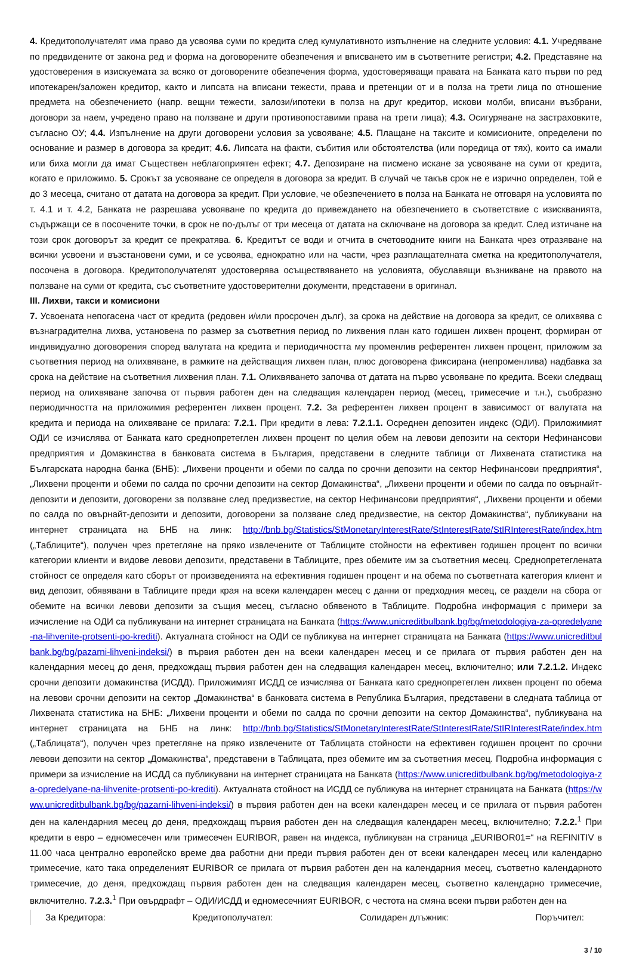4. Кредитополучателят има право да усвоява суми по кредита след кумулативното изпълнение на следните условия: 4.1. Учредяване по предвидените от закона ред и форма на договорените обезпечения и вписването им в съответните регистри; 4.2. Представяне на удостоверения в изискуемата за всяко от договорените обезпечения форма, удостоверяващи правата на Банката като първи по ред ипотекарен/заложен кредитор, както и липсата на вписани тежести, права и претенции от и в полза на трети лица по отношение предмета на обезпечението (напр. вещни тежести, залози/ипотеки в полза на друг кредитор, искови молби, вписани възбрани, договори за наем, учредено право на ползване и други противопоставими права на трети лица); 4.3. Осигуряване на застраховките, съгласно ОУ; 4.4. Изпълнение на други договорени условия за усвояване; 4.5. Плащане на таксите и комисионите, определени по основание и размер в договора за кредит; 4.6. Липсата на факти, събития или обстоятелства (или поредица от тях), които са имали или биха могли да имат Съществен неблагоприятен ефект; 4.7. Депозиране на писмено искане за усвояване на суми от кредита, когато е приложимо. 5. Срокът за усвояване се определя в договора за кредит. В случай че такъв срок не е изрично определен, той е до 3 месеца, считано от датата на договора за кредит. При условие, че обезпечението в полза на Банката не отговаря на условията по т. 4.1 и т. 4.2, Банката не разрешава усвояване по кредита до привеждането на обезпечението в съответствие с изискванията, съдържащи се в посочените точки, в срок не по-дълъг от три месеца от датата на сключване на договора за кредит. След изтичане на този срок договорът за кредит се прекратява. 6. Кредитът се води и отчита в счетоводните книги на Банката чрез отразяване на всички усвоени и възстановени суми, и се усвоява, еднократно или на части, чрез разплащателната сметка на кредитополучателя, посочена в договора. Кредитополучателят удостоверява осъществяването на условията, обуславящи възникване на правото на ползване на суми от кредита, със съответните удостоверителни документи, представени в оригинал.
III. Лихви, такси и комисиони
7. Усвоената непогасена част от кредита (редовен и/или просрочен дълг), за срока на действие на договора за кредит, се олихвява с възнаградителна лихва, установена по размер за съответния период по лихвения план като годишен лихвен процент, формиран от индивидуално договорения според валутата на кредита и периодичността му променлив референтен лихвен процент, приложим за съответния период на олихвяване, в рамките на действащия лихвен план, плюс договорена фиксирана (непроменлива) надбавка за срока на действие на съответния лихвения план. 7.1. Олихвяването започва от датата на първо усвояване по кредита. Всеки следващ период на олихвяване започва от първия работен ден на следващия календарен период (месец, тримесечие и т.н.), съобразно периодичността на приложимия референтен лихвен процент. 7.2. За референтен лихвен процент в зависимост от валутата на кредита и периода на олихвяване се прилага: 7.2.1. При кредити в лева: 7.2.1.1. Осреднен депозитен индекс (ОДИ). Приложимият ОДИ се изчислява от Банката като среднопретеглен лихвен процент по целия обем на левови депозити на сектори Нефинансови предприятия и Домакинства в банковата система в България, представени в следните таблици от Лихвената статистика на Българската народна банка (БНБ): „Лихвени проценти и обеми по салда по срочни депозити на сектор Нефинансови предприятия“, „Лихвени проценти и обеми по салда по срочни депозити на сектор Домакинства“, „Лихвени проценти и обеми по салда по овърнайт-депозити и депозити, договорени за ползване след предизвестие, на сектор Нефинансови предприятия“, „Лихвени проценти и обеми по салда по овърнайт-депозити и депозити, договорени за ползване след предизвестие, на сектор Домакинства“, публикувани на интернет страницата на БНБ на линк: http://bnb.bg/Statistics/StMonetaryInterestRate/StInterestRate/StIRInterestRate/index.htm („Таблиците“), получен чрез претегляне на пряко извлечените от Таблиците стойности на ефективен годишен процент по всички категории клиенти и видове левови депозити, представени в Таблиците, през обемите им за съответния месец. Среднопретеглената стойност се определя като сборът от произведенията на ефективния годишен процент и на обема по съответната категория клиент и вид депозит, обявявани в Таблиците преди края на всеки календарен месец с данни от предходния месец, се раздели на сбора от обемите на всички левови депозити за същия месец, съгласно обявеното в Таблиците. Подробна информация с примери за изчисление на ОДИ са публикувани на интернет страницата на Банката (https://www.unicreditbulbank.bg/bg/metodologiya-za-opredelyane-na-lihvenite-protsenti-po-krediti). Актуалната стойност на ОДИ се публикува на интернет страницата на Банката (https://www.unicreditbulbank.bg/bg/pazarni-lihveni-indeksi/) в първия работен ден на всеки календарен месец и се прилага от първия работен ден на календарния месец до деня, предхождащ първия работен ден на следващия календарен месец, включително; или 7.2.1.2. Индекс срочни депозити домакинства (ИСДД). Приложимият ИСДД се изчислява от Банката като среднопретеглен лихвен процент по обема на левови срочни депозити на сектор „Домакинства“ в банковата система в Република България, представени в следната таблица от Лихвената статистика на БНБ: „Лихвени проценти и обеми по салда по срочни депозити на сектор Домакинства“, публикувана на интернет страницата на БНБ на линк: http://bnb.bg/Statistics/StMonetaryInterestRate/StInterestRate/StIRInterestRate/index.htm („Таблицата“), получен чрез претегляне на пряко извлечените от Таблицата стойности на ефективен годишен процент по срочни левови депозити на сектор „Домакинства“, представени в Таблицата, през обемите им за съответния месец. Подробна информация с примери за изчисление на ИСДД са публикувани на интернет страницата на Банката (https://www.unicreditbulbank.bg/bg/metodologiya-za-opredelyane-na-lihvenite-protsenti-po-krediti). Актуалната стойност на ИСДД се публикува на интернет страницата на Банката (https://www.unicreditbulbank.bg/bg/pazarni-lihveni-indeksi/) в първия работен ден на всеки календарен месец и се прилага от първия работен ден на календарния месец до деня, предхождащ първия работен ден на следващия календарен месец, включително; 7.2.2.<sup>1</sup> При кредити в евро – едномесечен или тримесечен EURIBOR, равен на индекса, публикуван на страница „EURIBOR01=“ на REFINITIV в 11.00 часа централно европейско време два работни дни преди първия работен ден от всеки календарен месец или календарно тримесечие, като така определеният EURIBOR се прилага от първия работен ден на календарния месец, съответно календарното тримесечие, до деня, предхождащ първия работен ден на следващия календарен месец, съответно календарно тримесечие, включително. 7.2.3.<sup>1</sup> При овърдрафт – ОДИ/ИСДД и едномесечният EURIBOR, с честота на смяна всеки първи работен ден на
За Кредитора: Кредитополучател: Солидарен длъжник: Поръчител:
3 / 10